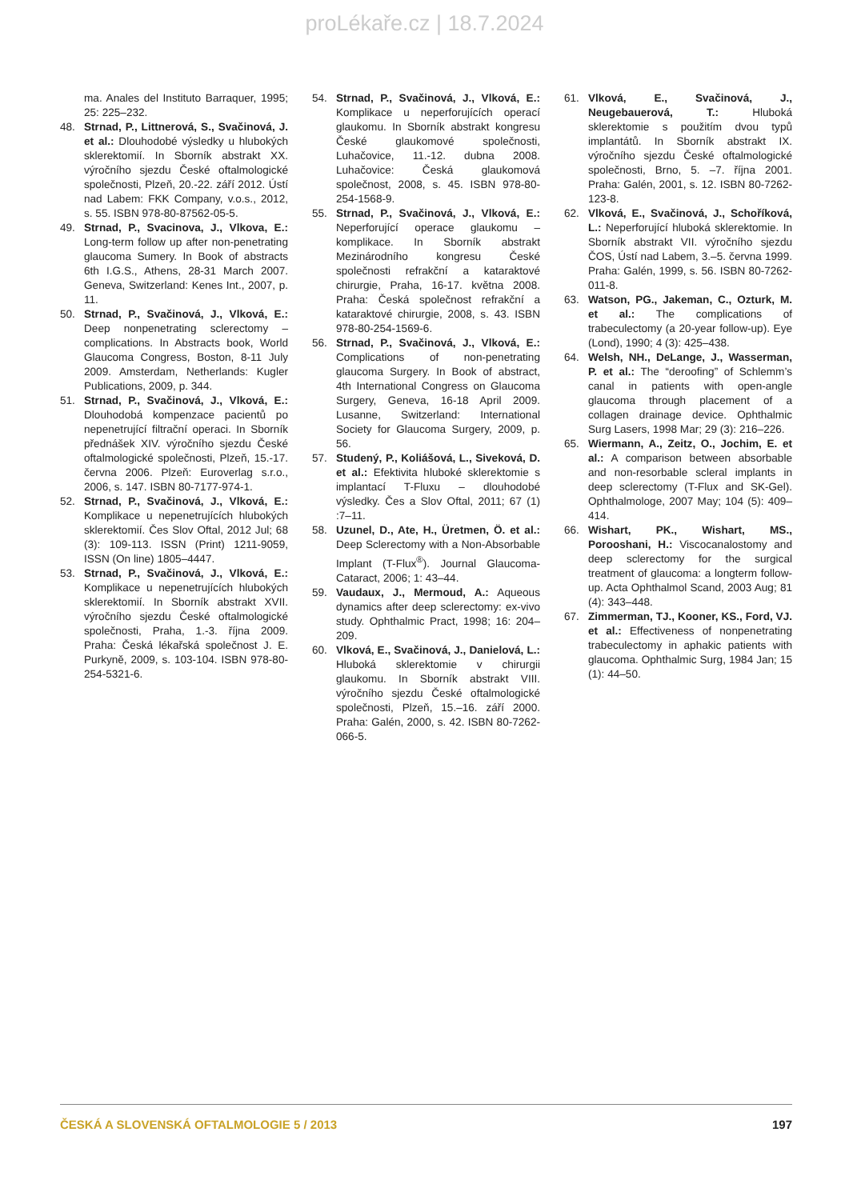proLékaře.cz | 18.7.2024
ma. Anales del Instituto Barraquer, 1995; 25: 225–232.
48. Strnad, P., Littnerová, S., Svačinová, J. et al.: Dlouhodobé výsledky u hlubokých sklerektomií. In Sborník abstrakt XX. výročního sjezdu České oftalmologické společnosti, Plzeň, 20.-22. září 2012. Ústí nad Labem: FKK Company, v.o.s., 2012, s. 55. ISBN 978-80-87562-05-5.
49. Strnad, P., Svacinova, J., Vlkova, E.: Long-term follow up after non-penetrating glaucoma Sumery. In Book of abstracts 6th I.G.S., Athens, 28-31 March 2007. Geneva, Switzerland: Kenes Int., 2007, p. 11.
50. Strnad, P., Svačinová, J., Vlková, E.: Deep nonpenetrating sclerectomy – complications. In Abstracts book, World Glaucoma Congress, Boston, 8-11 July 2009. Amsterdam, Netherlands: Kugler Publications, 2009, p. 344.
51. Strnad, P., Svačinová, J., Vlková, E.: Dlouhodobá kompenzace pacientů po nepenetrující filtrační operaci. In Sborník přednášek XIV. výročního sjezdu České oftalmologické společnosti, Plzeň, 15.-17. června 2006. Plzeň: Euroverlag s.r.o., 2006, s. 147. ISBN 80-7177-974-1.
52. Strnad, P., Svačinová, J., Vlková, E.: Komplikace u nepenetrujících hlubokých sklerektomií. Čes Slov Oftal, 2012 Jul; 68 (3): 109-113. ISSN (Print) 1211-9059, ISSN (On line) 1805–4447.
53. Strnad, P., Svačinová, J., Vlková, E.: Komplikace u nepenetrujících hlubokých sklerektomií. In Sborník abstrakt XVII. výročního sjezdu České oftalmologické společnosti, Praha, 1.-3. října 2009. Praha: Česká lékařská společnost J. E. Purkyně, 2009, s. 103-104. ISBN 978-80-254-5321-6.
54. Strnad, P., Svačinová, J., Vlková, E.: Komplikace u neperforujících operací glaukomu. In Sborník abstrakt kongresu České glaukomové společnosti, Luhačovice, 11.-12. dubna 2008. Luhačovice: Česká glaukomová společnost, 2008, s. 45. ISBN 978-80-254-1568-9.
55. Strnad, P., Svačinová, J., Vlková, E.: Neperforující operace glaukomu – komplikace. In Sborník abstrakt Mezinárodního kongresu České společnosti refrakční a kataraktové chirurgie, Praha, 16-17. května 2008. Praha: Česká společnost refrakční a kataraktové chirurgie, 2008, s. 43. ISBN 978-80-254-1569-6.
56. Strnad, P., Svačinová, J., Vlková, E.: Complications of non-penetrating glaucoma Surgery. In Book of abstract, 4th International Congress on Glaucoma Surgery, Geneva, 16-18 April 2009. Lusanne, Switzerland: International Society for Glaucoma Surgery, 2009, p. 56.
57. Studený, P., Koliášová, L., Siveková, D. et al.: Efektivita hluboké sklerektomie s implantací T-Fluxu – dlouhodobé výsledky. Čes a Slov Oftal, 2011; 67 (1) :7–11.
58. Uzunel, D., Ate, H., Üretmen, Ö. et al.: Deep Sclerectomy with a Non-Absorbable Implant (T-Flux<sup>®</sup>). Journal Glaucoma-Cataract, 2006; 1: 43–44.
59. Vaudaux, J., Mermoud, A.: Aqueous dynamics after deep sclerectomy: ex-vivo study. Ophthalmic Pract, 1998; 16: 204–209.
60. Vlková, E., Svačinová, J., Danielová, L.: Hluboká sklerektomie v chirurgii glaukomu. In Sborník abstrakt VIII. výročního sjezdu České oftalmologické společnosti, Plzeň, 15.–16. září 2000. Praha: Galén, 2000, s. 42. ISBN 80-7262-066-5.
61. Vlková, E., Svačinová, J., Neugebauerová, T.: Hluboká sklerektomie s použitím dvou typů implantátů. In Sborník abstrakt IX. výročního sjezdu České oftalmologické společnosti, Brno, 5. –7. října 2001. Praha: Galén, 2001, s. 12. ISBN 80-7262-123-8.
62. Vlková, E., Svačinová, J., Schoříková, L.: Neperforující hluboká sklerektomie. In Sborník abstrakt VII. výročního sjezdu ČOS, Ústí nad Labem, 3.–5. června 1999. Praha: Galén, 1999, s. 56. ISBN 80-7262-011-8.
63. Watson, PG., Jakeman, C., Ozturk, M. et al.: The complications of trabeculectomy (a 20-year follow-up). Eye (Lond), 1990; 4 (3): 425–438.
64. Welsh, NH., DeLange, J., Wasserman, P. et al.: The “deroofing” of Schlemm’s canal in patients with open-angle glaucoma through placement of a collagen drainage device. Ophthalmic Surg Lasers, 1998 Mar; 29 (3): 216–226.
65. Wiermann, A., Zeitz, O., Jochim, E. et al.: A comparison between absorbable and non-resorbable scleral implants in deep sclerectomy (T-Flux and SK-Gel). Ophthalmologe, 2007 May; 104 (5): 409–414.
66. Wishart, PK., Wishart, MS., Porooshani, H.: Viscocanalostomy and deep sclerectomy for the surgical treatment of glaucoma: a longterm follow-up. Acta Ophthalmol Scand, 2003 Aug; 81 (4): 343–448.
67. Zimmerman, TJ., Kooner, KS., Ford, VJ. et al.: Effectiveness of nonpenetrating trabeculectomy in aphakic patients with glaucoma. Ophthalmic Surg, 1984 Jan; 15 (1): 44–50.
ČESKÁ A SLOVENSKÁ OFTALMOLOGIE 5 / 2013 197